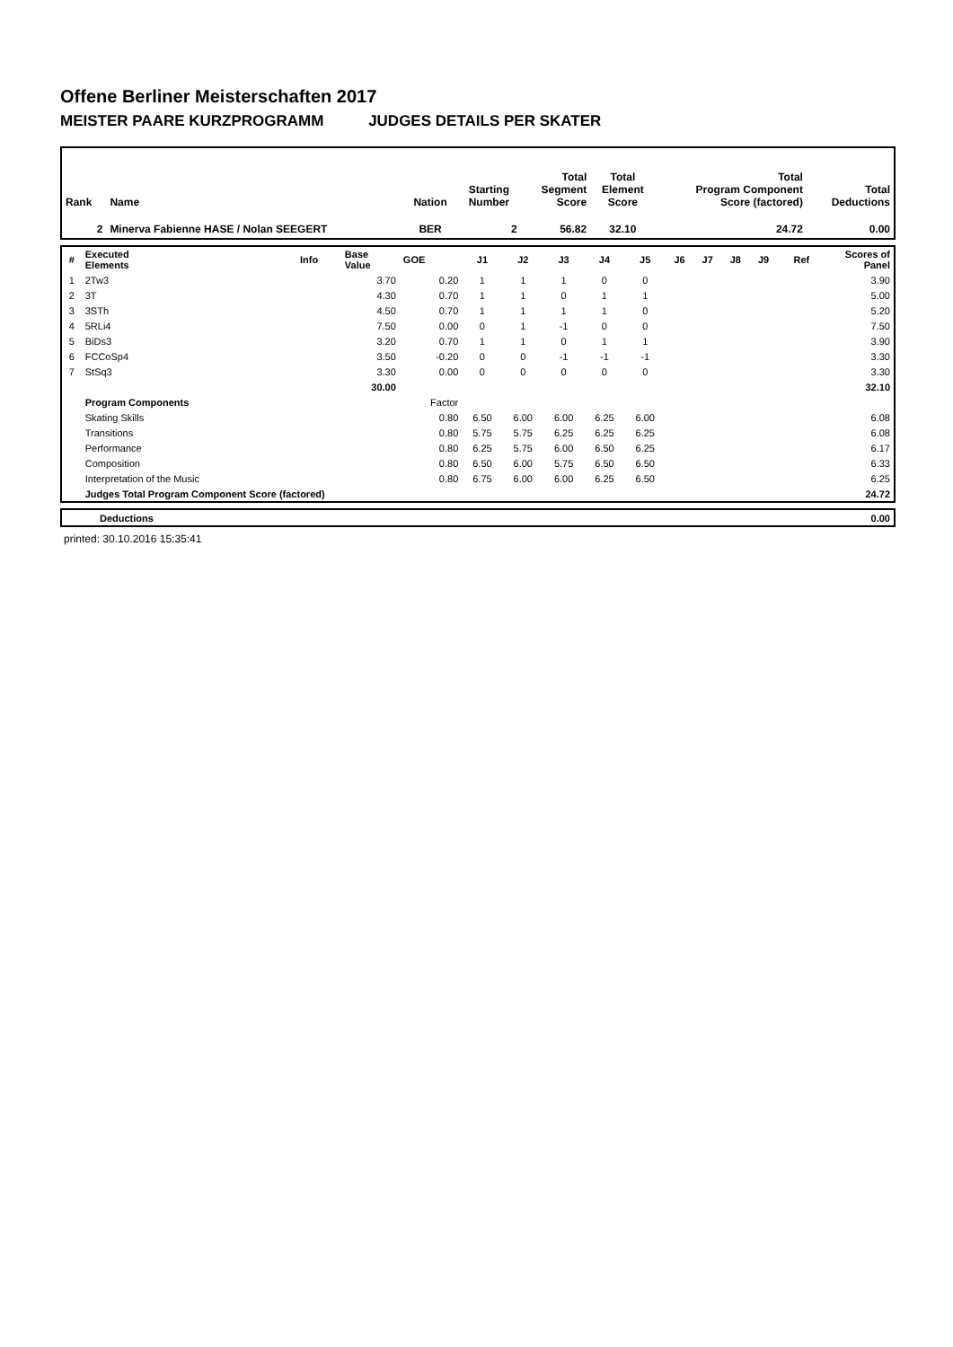Offene Berliner Meisterschaften 2017
MEISTER PAARE KURZPROGRAMM JUDGES DETAILS PER SKATER
| Rank | Name | Nation | Starting Number | Total Segment Score | Total Element Score | Total Program Component Score (factored) | Total Deductions |
| 2 | Minerva Fabienne HASE / Nolan SEEGERT | BER | 2 | 56.82 | 32.10 | 24.72 | 0.00 |
| # | Executed Elements | Info | Base Value | GOE | J1 | J2 | J3 | J4 | J5 | J6 | J7 | J8 | J9 | Ref | Scores of Panel |
| 1 | 2Tw3 | | 3.70 | 0.20 | 1 | 1 | 1 | 0 | 0 | | | | | | 3.90 |
| 2 | 3T | | 4.30 | 0.70 | 1 | 1 | 0 | 1 | 1 | | | | | | 5.00 |
| 3 | 3STh | | 4.50 | 0.70 | 1 | 1 | 1 | 1 | 0 | | | | | | 5.20 |
| 4 | 5RLi4 | | 7.50 | 0.00 | 0 | 1 | -1 | 0 | 0 | | | | | | 7.50 |
| 5 | BiDs3 | | 3.20 | 0.70 | 1 | 1 | 0 | 1 | 1 | | | | | | 3.90 |
| 6 | FCCoSp4 | | 3.50 | -0.20 | 0 | 0 | -1 | -1 | -1 | | | | | | 3.30 |
| 7 | StSq3 | | 3.30 | 0.00 | 0 | 0 | 0 | 0 | 0 | | | | | | 3.30 |
| | | | 30.00 | | | | | | | | | | | | 32.10 |
| | Program Components | | | Factor | | | | | | | | | | | |
| | Skating Skills | | | 0.80 | 6.50 | 6.00 | 6.00 | 6.25 | 6.00 | | | | | | 6.08 |
| | Transitions | | | 0.80 | 5.75 | 5.75 | 6.25 | 6.25 | 6.25 | | | | | | 6.08 |
| | Performance | | | 0.80 | 6.25 | 5.75 | 6.00 | 6.50 | 6.25 | | | | | | 6.17 |
| | Composition | | | 0.80 | 6.50 | 6.00 | 5.75 | 6.50 | 6.50 | | | | | | 6.33 |
| | Interpretation of the Music | | | 0.80 | 6.75 | 6.00 | 6.00 | 6.25 | 6.50 | | | | | | 6.25 |
| | Judges Total Program Component Score (factored) | | | | | | | | | | | | | | 24.72 |
| | Deductions | 0.00 |
printed: 30.10.2016 15:35:41